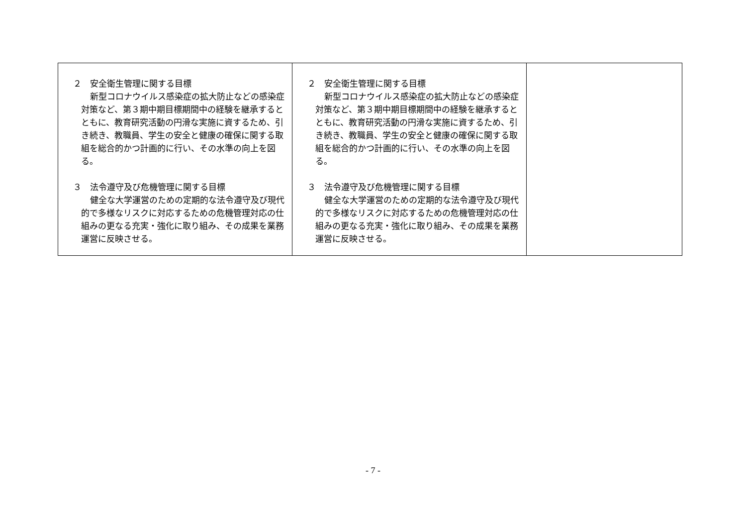| ２ 安全衛生管理に関する目標 新型コロナウイルス感染症の拡大防止などの感染症対策など、第３期中期目標期間中の経験を継承するとともに、教育研究活動の円滑な実施に資するため、引き続き、教職員、学生の安全と健康の確保に関する取組を総合的かつ計画的に行い、その水準の向上を図る。 ３ 法令遵守及び危機管理に関する目標 健全な大学運営のための定期的な法令遵守及び現代的で多様なリスクに対応するための危機管理対応の仕組みの更なる充実・強化に取り組み、その成果を業務運営に反映させる。 | ２ 安全衛生管理に関する目標 新型コロナウイルス感染症の拡大防止などの感染症対策など、第３期中期目標期間中の経験を継承するとともに、教育研究活動の円滑な実施に資するため、引き続き、教職員、学生の安全と健康の確保に関する取組を総合的かつ計画的に行い、その水準の向上を図る。 ３ 法令遵守及び危機管理に関する目標 健全な大学運営のための定期的な法令遵守及び現代的で多様なリスクに対応するための危機管理対応の仕組みの更なる充実・強化に取り組み、その成果を業務運営に反映させる。 | |
- 7 -